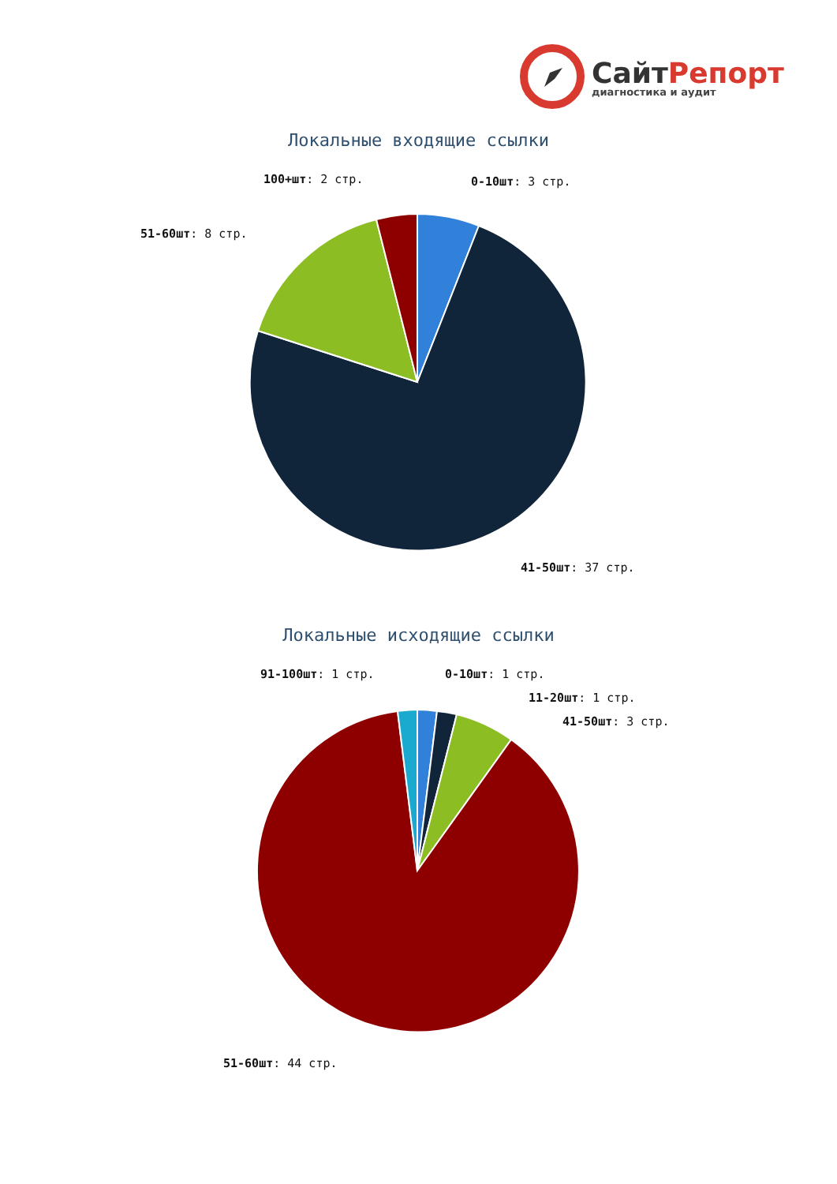СайтРепорт
диагностика и аудит
Локальные входящие ссылки
100+шт: 2 стр. 0-10шт: 3 стр.
51-60шт: 8 стр.
41-50шт: 37 стр.
Локальные исходящие ссылки
91-100шт: 1 стр. 0-10шт: 1 стр.
11-20шт: 1 стр.
41-50шт: 3 стр.
51-60шт: 44 стр.